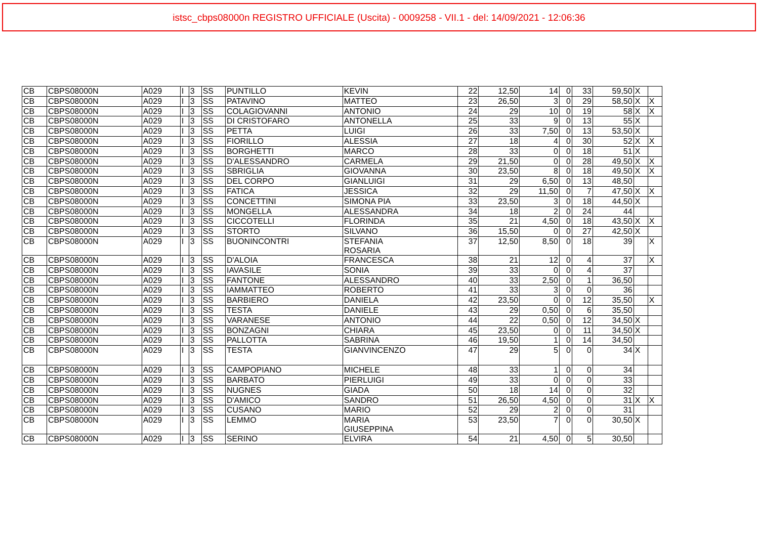istsc_cbps08000n REGISTRO UFFICIALE (Uscita) - 0009258 - VII.1 - del: 14/09/2021 - 12:06:36
| CB | CBPS08000N | A029 | I | 3 | SS | PUNTILLO | KEVIN | 22 | 12,50 | 14 | 0 | 33 | 59,50 | X | |
| CB | CBPS08000N | A029 | I | 3 | SS | PATAVINO | MATTEO | 23 | 26,50 | 3 | 0 | 29 | 58,50 | X | X |
| CB | CBPS08000N | A029 | I | 3 | SS | COLAGIOVANNI | ANTONIO | 24 | 29 | 10 | 0 | 19 | 58 | X | X |
| CB | CBPS08000N | A029 | I | 3 | SS | DI CRISTOFARO | ANTONELLA | 25 | 33 | 9 | 0 | 13 | 55 | X | |
| CB | CBPS08000N | A029 | I | 3 | SS | PETTA | LUIGI | 26 | 33 | 7,50 | 0 | 13 | 53,50 | X | |
| CB | CBPS08000N | A029 | I | 3 | SS | FIORILLO | ALESSIA | 27 | 18 | 4 | 0 | 30 | 52 | X | X |
| CB | CBPS08000N | A029 | I | 3 | SS | BORGHETTI | MARCO | 28 | 33 | 0 | 0 | 18 | 51 | X | |
| CB | CBPS08000N | A029 | I | 3 | SS | D'ALESSANDRO | CARMELA | 29 | 21,50 | 0 | 0 | 28 | 49,50 | X | X |
| CB | CBPS08000N | A029 | I | 3 | SS | SBRIGLIA | GIOVANNA | 30 | 23,50 | 8 | 0 | 18 | 49,50 | X | X |
| CB | CBPS08000N | A029 | I | 3 | SS | DEL CORPO | GIANLUIGI | 31 | 29 | 6,50 | 0 | 13 | 48,50 | | |
| CB | CBPS08000N | A029 | I | 3 | SS | FATICA | JESSICA | 32 | 29 | 11,50 | 0 | 7 | 47,50 | X | X |
| CB | CBPS08000N | A029 | I | 3 | SS | CONCETTINI | SIMONA PIA | 33 | 23,50 | 3 | 0 | 18 | 44,50 | X | |
| CB | CBPS08000N | A029 | I | 3 | SS | MONGELLA | ALESSANDRA | 34 | 18 | 2 | 0 | 24 | 44 | | |
| CB | CBPS08000N | A029 | I | 3 | SS | CICCOTELLI | FLORINDA | 35 | 21 | 4,50 | 0 | 18 | 43,50 | X | X |
| CB | CBPS08000N | A029 | I | 3 | SS | STORTO | SILVANO | 36 | 15,50 | 0 | 0 | 27 | 42,50 | X | |
| CB | CBPS08000N | A029 | I | 3 | SS | BUONINCONTRI | STEFANIA ROSARIA | 37 | 12,50 | 8,50 | 0 | 18 | 39 | | X |
| CB | CBPS08000N | A029 | I | 3 | SS | D'ALOIA | FRANCESCA | 38 | 21 | 12 | 0 | 4 | 37 | | X |
| CB | CBPS08000N | A029 | I | 3 | SS | IAVASILE | SONIA | 39 | 33 | 0 | 0 | 4 | 37 | | |
| CB | CBPS08000N | A029 | I | 3 | SS | FANTONE | ALESSANDRO | 40 | 33 | 2,50 | 0 | 1 | 36,50 | | |
| CB | CBPS08000N | A029 | I | 3 | SS | IAMMATTEO | ROBERTO | 41 | 33 | 3 | 0 | 0 | 36 | | |
| CB | CBPS08000N | A029 | I | 3 | SS | BARBIERO | DANIELA | 42 | 23,50 | 0 | 0 | 12 | 35,50 | | X |
| CB | CBPS08000N | A029 | I | 3 | SS | TESTA | DANIELE | 43 | 29 | 0,50 | 0 | 6 | 35,50 | | |
| CB | CBPS08000N | A029 | I | 3 | SS | VARANESE | ANTONIO | 44 | 22 | 0,50 | 0 | 12 | 34,50 | X | |
| CB | CBPS08000N | A029 | I | 3 | SS | BONZAGNI | CHIARA | 45 | 23,50 | 0 | 0 | 11 | 34,50 | X | |
| CB | CBPS08000N | A029 | I | 3 | SS | PALLOTTA | SABRINA | 46 | 19,50 | 1 | 0 | 14 | 34,50 | | |
| CB | CBPS08000N | A029 | I | 3 | SS | TESTA | GIANVINCENZO | 47 | 29 | 5 | 0 | 0 | 34 | X | |
| CB | CBPS08000N | A029 | I | 3 | SS | CAMPOPIANO | MICHELE | 48 | 33 | 1 | 0 | 0 | 34 | | |
| CB | CBPS08000N | A029 | I | 3 | SS | BARBATO | PIERLUIGI | 49 | 33 | 0 | 0 | 0 | 33 | | |
| CB | CBPS08000N | A029 | I | 3 | SS | NUGNES | GIADA | 50 | 18 | 14 | 0 | 0 | 32 | | |
| CB | CBPS08000N | A029 | I | 3 | SS | D'AMICO | SANDRO | 51 | 26,50 | 4,50 | 0 | 0 | 31 | X | X |
| CB | CBPS08000N | A029 | I | 3 | SS | CUSANO | MARIO | 52 | 29 | 2 | 0 | 0 | 31 | | |
| CB | CBPS08000N | A029 | I | 3 | SS | LEMMO | MARIA GIUSEPPINA | 53 | 23,50 | 7 | 0 | 0 | 30,50 | X | |
| CB | CBPS08000N | A029 | I | 3 | SS | SERINO | ELVIRA | 54 | 21 | 4,50 | 0 | 5 | 30,50 | | |